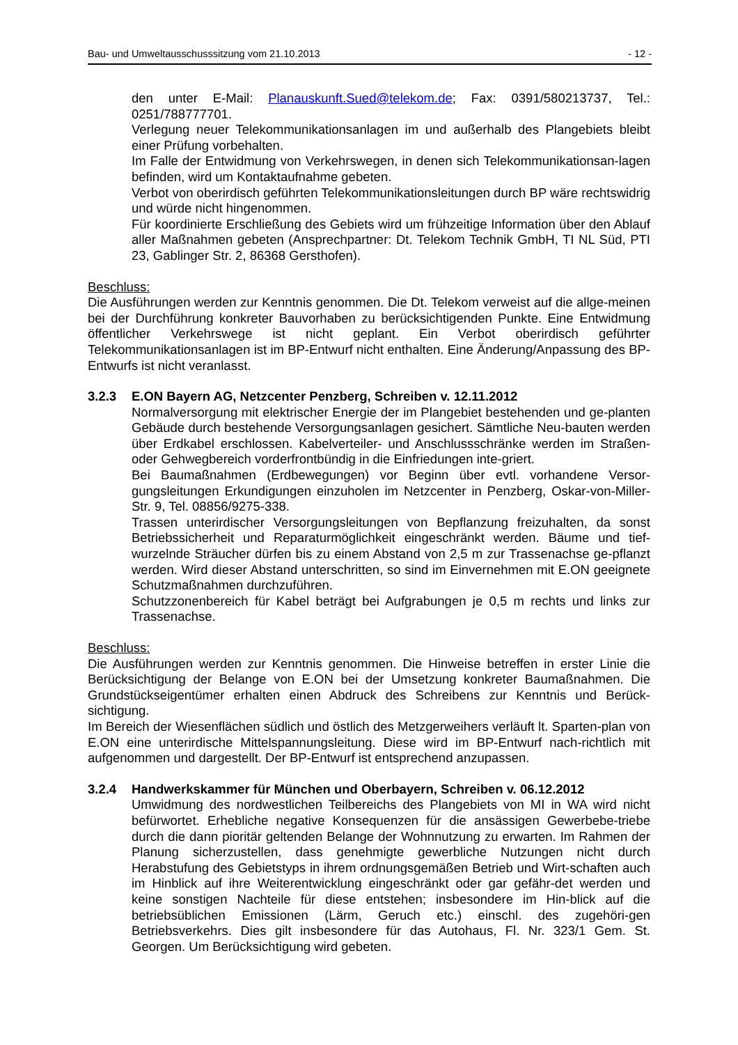Bau- und Umweltausschusssitzung vom 21.10.2013 - 12 -
den unter E-Mail: Planauskunft.Sued@telekom.de; Fax: 0391/580213737, Tel.: 0251/788777701.
Verlegung neuer Telekommunikationsanlagen im und außerhalb des Plangebiets bleibt einer Prüfung vorbehalten.
Im Falle der Entwidmung von Verkehrswegen, in denen sich Telekommunikationsan-lagen befinden, wird um Kontaktaufnahme gebeten.
Verbot von oberirdisch geführten Telekommunikationsleitungen durch BP wäre rechtswidrig und würde nicht hingenommen.
Für koordinierte Erschließung des Gebiets wird um frühzeitige Information über den Ablauf aller Maßnahmen gebeten (Ansprechpartner: Dt. Telekom Technik GmbH, TI NL Süd, PTI 23, Gablinger Str. 2, 86368 Gersthofen).
Beschluss:
Die Ausführungen werden zur Kenntnis genommen. Die Dt. Telekom verweist auf die allge-meinen bei der Durchführung konkreter Bauvorhaben zu berücksichtigenden Punkte. Eine Entwidmung öffentlicher Verkehrswege ist nicht geplant. Ein Verbot oberirdisch geführter Telekommunikationsanlagen ist im BP-Entwurf nicht enthalten. Eine Änderung/Anpassung des BP-Entwurfs ist nicht veranlasst.
3.2.3 E.ON Bayern AG, Netzcenter Penzberg, Schreiben v. 12.11.2012
Normalversorgung mit elektrischer Energie der im Plangebiet bestehenden und ge-planten Gebäude durch bestehende Versorgungsanlagen gesichert. Sämtliche Neu-bauten werden über Erdkabel erschlossen. Kabelverteiler- und Anschlussschränke werden im Straßen- oder Gehwegbereich vorderfrontbündig in die Einfriedungen inte-griert.
Bei Baumaßnahmen (Erdbewegungen) vor Beginn über evtl. vorhandene Versor-gungsleitungen Erkundigungen einzuholen im Netzcenter in Penzberg, Oskar-von-Miller-Str. 9, Tel. 08856/9275-338.
Trassen unterirdischer Versorgungsleitungen von Bepflanzung freizuhalten, da sonst Betriebssicherheit und Reparaturmöglichkeit eingeschränkt werden. Bäume und tief-wurzelnde Sträucher dürfen bis zu einem Abstand von 2,5 m zur Trassenachse ge-pflanzt werden. Wird dieser Abstand unterschritten, so sind im Einvernehmen mit E.ON geeignete Schutzmaßnahmen durchzuführen.
Schutzzonenbereich für Kabel beträgt bei Aufgrabungen je 0,5 m rechts und links zur Trassenachse.
Beschluss:
Die Ausführungen werden zur Kenntnis genommen. Die Hinweise betreffen in erster Linie die Berücksichtigung der Belange von E.ON bei der Umsetzung konkreter Baumaßnahmen. Die Grundstückseigentümer erhalten einen Abdruck des Schreibens zur Kenntnis und Berück-sichtigung.
Im Bereich der Wiesenflächen südlich und östlich des Metzgerweihers verläuft lt. Sparten-plan von E.ON eine unterirdische Mittelspannungsleitung. Diese wird im BP-Entwurf nach-richtlich mit aufgenommen und dargestellt. Der BP-Entwurf ist entsprechend anzupassen.
3.2.4 Handwerkskammer für München und Oberbayern, Schreiben v. 06.12.2012
Umwidmung des nordwestlichen Teilbereichs des Plangebiets von MI in WA wird nicht befürwortet. Erhebliche negative Konsequenzen für die ansässigen Gewerbebe-triebe durch die dann pioritär geltenden Belange der Wohnnutzung zu erwarten. Im Rahmen der Planung sicherzustellen, dass genehmigte gewerbliche Nutzungen nicht durch Herabstufung des Gebietstyps in ihrem ordnungsgemäßen Betrieb und Wirt-schaften auch im Hinblick auf ihre Weiterentwicklung eingeschränkt oder gar gefähr-det werden und keine sonstigen Nachteile für diese entstehen; insbesondere im Hin-blick auf die betriebsüblichen Emissionen (Lärm, Geruch etc.) einschl. des zugehöri-gen Betriebsverkehrs. Dies gilt insbesondere für das Autohaus, Fl. Nr. 323/1 Gem. St. Georgen. Um Berücksichtigung wird gebeten.